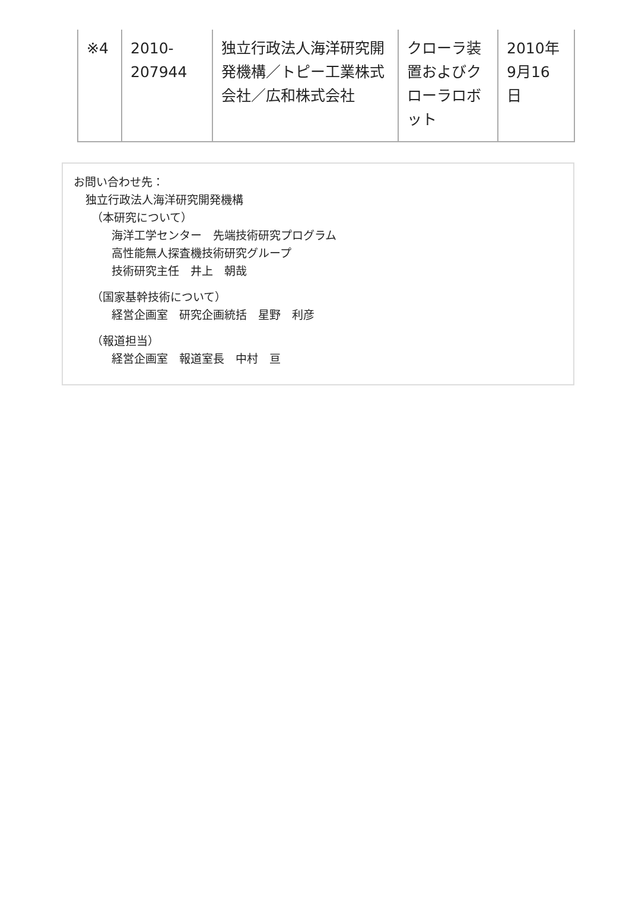| ※4 | 2010- 207944 | 独立行政法人海洋研究開発機構／トピー工業株式会社／広和株式会社 | クローラ装置およびクローラロボット | 2010年 9月16 日 |
お問い合わせ先：
独立行政法人海洋研究開発機構
（本研究について）
海洋工学センター　先端技術研究プログラム
高性能無人探査機技術研究グループ
技術研究主任　井上　朝哉
（国家基幹技術について）
経営企画室　研究企画統括　星野　利彦
（報道担当）
経営企画室　報道室長　中村　亘